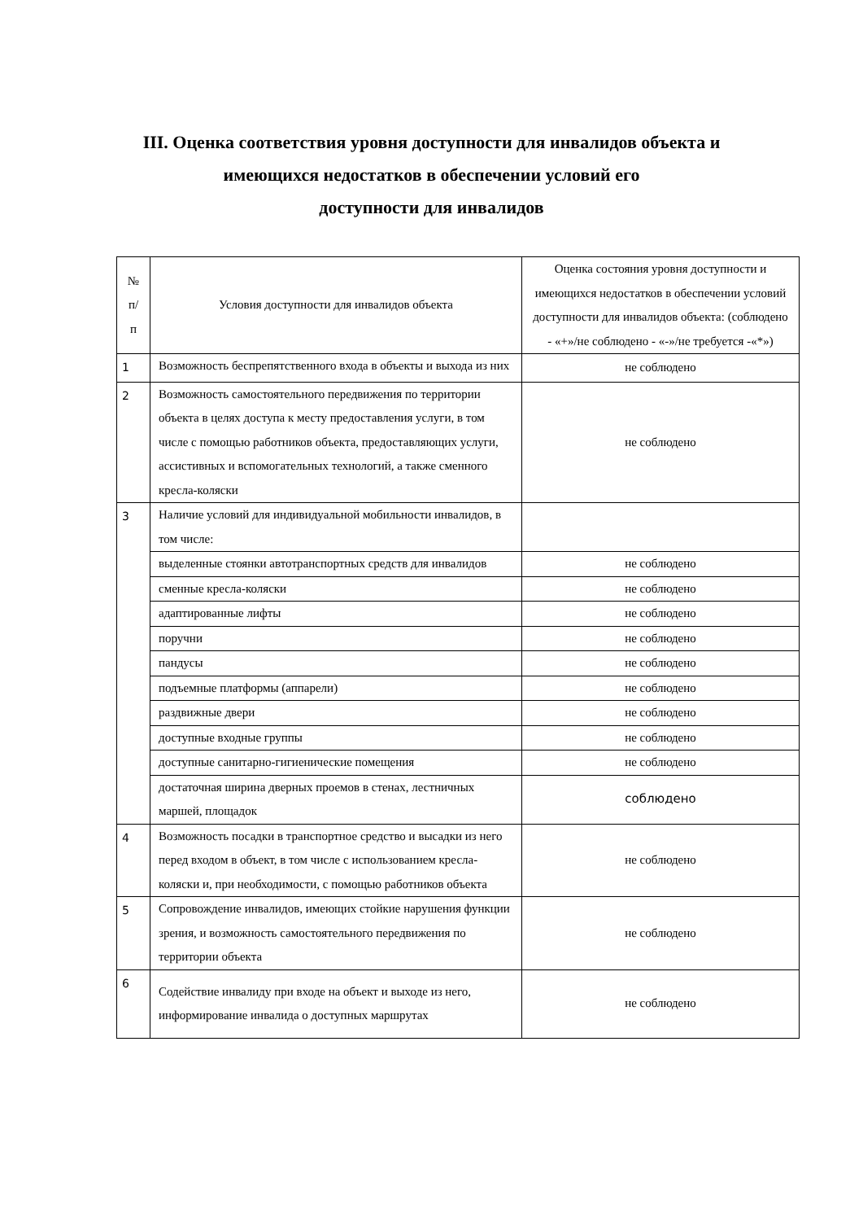III. Оценка соответствия уровня доступности для инвалидов объекта и
имеющихся недостатков в обеспечении условий его
доступности для инвалидов
| № п/п | Условия доступности для инвалидов объекта | Оценка состояния уровня доступности и имеющихся недостатков в обеспечении условий доступности для инвалидов объекта: (соблюдено - «+»/не соблюдено - «-»/не требуется -«*») |
| --- | --- | --- |
| 1 | Возможность беспрепятственного входа в объекты и выхода из них | не соблюдено |
| 2 | Возможность самостоятельного передвижения по территории объекта в целях доступа к месту предоставления услуги, в том числе с помощью работников объекта, предоставляющих услуги, ассистивных и вспомогательных технологий, а также сменного кресла-коляски | не соблюдено |
| 3 | Наличие условий для индивидуальной мобильности инвалидов, в том числе: | |
| | выделенные стоянки автотранспортных средств для инвалидов | не соблюдено |
| | сменные кресла-коляски | не соблюдено |
| | адаптированные лифты | не соблюдено |
| | поручни | не соблюдено |
| | пандусы | не соблюдено |
| | подъемные платформы (аппарели) | не соблюдено |
| | раздвижные двери | не соблюдено |
| | доступные входные группы | не соблюдено |
| | доступные санитарно-гигиенические помещения | не соблюдено |
| | достаточная ширина дверных проемов в стенах, лестничных маршей, площадок | соблюдено |
| 4 | Возможность посадки в транспортное средство и высадки из него перед входом в объект, в том числе с использованием кресла-коляски и, при необходимости, с помощью работников объекта | не соблюдено |
| 5 | Сопровождение инвалидов, имеющих стойкие нарушения функции зрения, и возможность самостоятельного передвижения по территории объекта | не соблюдено |
| 6 | Содействие инвалиду при входе на объект и выходе из него, информирование инвалида о доступных маршрутах | не соблюдено |